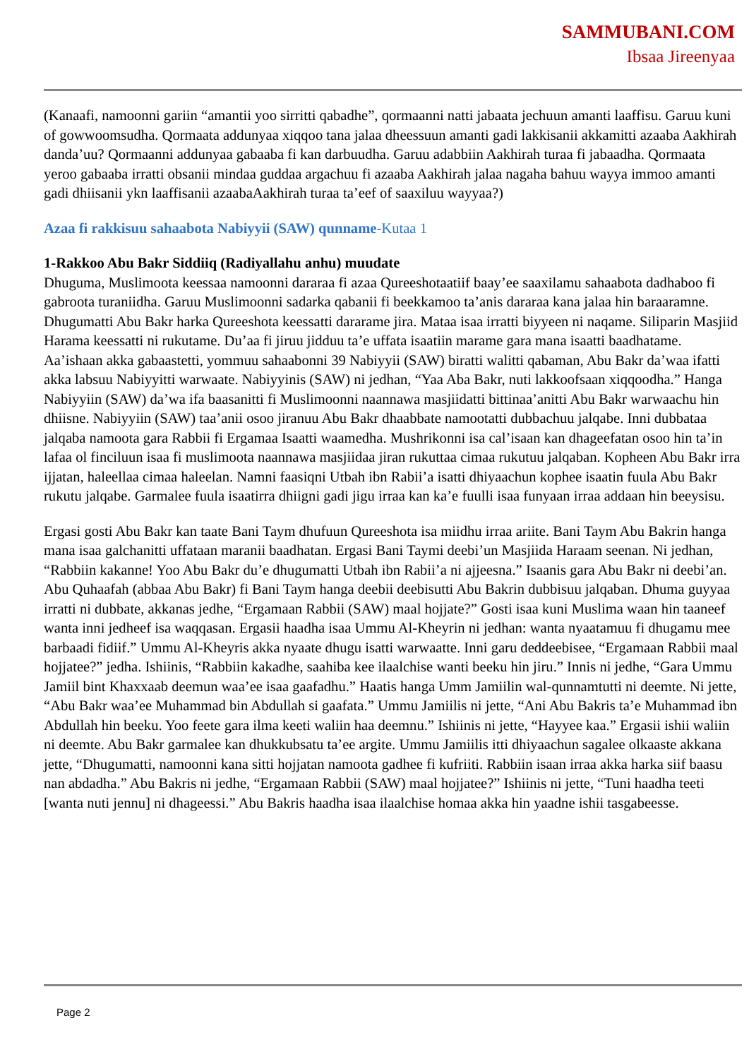SAMMUBANI.COM
Ibsaa Jireenyaa
(Kanaafi, namoonni gariin “amantii yoo sirritti qabadhe”, qormaanni natti jabaata jechuun amanti laaffisu. Garuu kuni of gowwoomsudha. Qormaata addunyaa xiqqoo tana jalaa dheessuun amanti gadi lakkisanii akkamitti azaaba Aakhirah danda’uu? Qormaanni addunyaa gabaaba fi kan darbuudha. Garuu adabbiin Aakhirah turaa fi jabaadha. Qormaata yeroo gabaaba irratti obsanii mindaa guddaa argachuu fi azaaba Aakhirah jalaa nagaha bahuu wayya immoo amanti gadi dhiisanii ykn laaffisanii azaabaAakhirah turaa ta’eef of saaxiluu wayyaa?)
Azaa fi rakkisuu sahaabota Nabiyyii (SAW) qunname-Kutaa 1
1-Rakkoo Abu Bakr Siddiiq (Radiyallahu anhu) muudate
Dhuguma, Muslimoota keessaa namoonni dararaa fi azaa Qureeshotaatiif baay’ee saaxilamu sahaabota dadhaboo fi gabroota turaniidha. Garuu Muslimoonni sadarka qabanii fi beekkamoo ta’anis dararaa kana jalaa hin baraaramne. Dhugumatti Abu Bakr harka Qureeshota keessatti dararame jira. Mataa isaa irratti biyyeen ni naqame. Siliparin Masjiid Harama keessatti ni rukutame. Du’aa fi jiruu jidduu ta’e uffata isaatiin marame gara mana isaatti baadhatame. Aa’ishaan akka gabaastetti, yommuu sahaabonni 39 Nabiyyii (SAW) biratti walitti qabaman, Abu Bakr da’waa ifatti akka labsuu Nabiyyitti warwaate. Nabiyyinis (SAW) ni jedhan, “Yaa Aba Bakr, nuti lakkoofsaan xiqqoodha.” Hanga Nabiyyiin (SAW) da’wa ifa baasanitti fi Muslimoonni naannawa masjiidatti bittinaa’anitti Abu Bakr warwaachu hin dhiisne. Nabiyyiin (SAW) taa’anii osoo jiranuu Abu Bakr dhaabbate namootatti dubbachuu jalqabe. Inni dubbataa jalqaba namoota gara Rabbii fi Ergamaa Isaatti waamedha. Mushrikonni isa cal’isaan kan dhageefatan osoo hin ta’in lafaa ol finciluun isaa fi muslimoota naannawa masjiidaa jiran rukuttaa cimaa rukutuu jalqaban. Kopheen Abu Bakr irra ijjatan, haleellaa cimaa haleelan. Namni faasiqni Utbah ibn Rabii’a isatti dhiyaachun kophee isaatin fuula Abu Bakr rukutu jalqabe. Garmalee fuula isaatirra dhiigni gadi jigu irraa kan ka’e fuulli isaa funyaan irraa addaan hin beeysisu.
Ergasi gosti Abu Bakr kan taate Bani Taym dhufuun Qureeshota isa miidhu irraa ariite. Bani Taym Abu Bakrin hanga mana isaa galchanitti uffataan maranii baadhatan. Ergasi Bani Taymi deebi’un Masjiida Haraam seenan. Ni jedhan, “Rabbiin kakanne! Yoo Abu Bakr du’e dhugumatti Utbah ibn Rabii’a ni ajjeesna.” Isaanis gara Abu Bakr ni deebi’an. Abu Quhaafah (abbaa Abu Bakr) fi Bani Taym hanga deebii deebisutti Abu Bakrin dubbisuu jalqaban. Dhuma guyyaa irratti ni dubbate, akkanas jedhe, “Ergamaan Rabbii (SAW) maal hojjate?” Gosti isaa kuni Muslima waan hin taaneef wanta inni jedheef isa waqqasan. Ergasii haadha isaa Ummu Al-Kheyrin ni jedhan: wanta nyaatamuu fi dhugamu mee barbaadi fidiif.” Ummu Al-Kheyris akka nyaate dhugu isatti warwaatte. Inni garu deddeebisee, “Ergamaan Rabbii maal hojjatee?” jedha. Ishiinis, “Rabbiin kakadhe, saahiba kee ilaalchise wanti beeku hin jiru.” Innis ni jedhe, “Gara Ummu Jamiil bint Khaxxaab deemun waa’ee isaa gaafadhu.” Haatis hanga Umm Jamiilin wal-qunnamtutti ni deemte. Ni jette, “Abu Bakr waa’ee Muhammad bin Abdullah si gaafata.” Ummu Jamiilis ni jette, “Ani Abu Bakris ta’e Muhammad ibn Abdullah hin beeku. Yoo feete gara ilma keeti waliin haa deemnu.” Ishiinis ni jette, “Hayyee kaa.” Ergasii ishii waliin ni deemte. Abu Bakr garmalee kan dhukkubsatu ta’ee argite. Ummu Jamiilis itti dhiyaachun sagalee olkaaste akkana jette, “Dhugumatti, namoonni kana sitti hojjatan namoota gadhee fi kufriiti. Rabbiin isaan irraa akka harka siif baasu nan abdadha.” Abu Bakris ni jedhe, “Ergamaan Rabbii (SAW) maal hojjatee?” Ishiinis ni jette, “Tuni haadha teeti [wanta nuti jennu] ni dhageessi.” Abu Bakris haadha isaa ilaalchise homaa akka hin yaadne ishii tasgabeesse.
Page 2